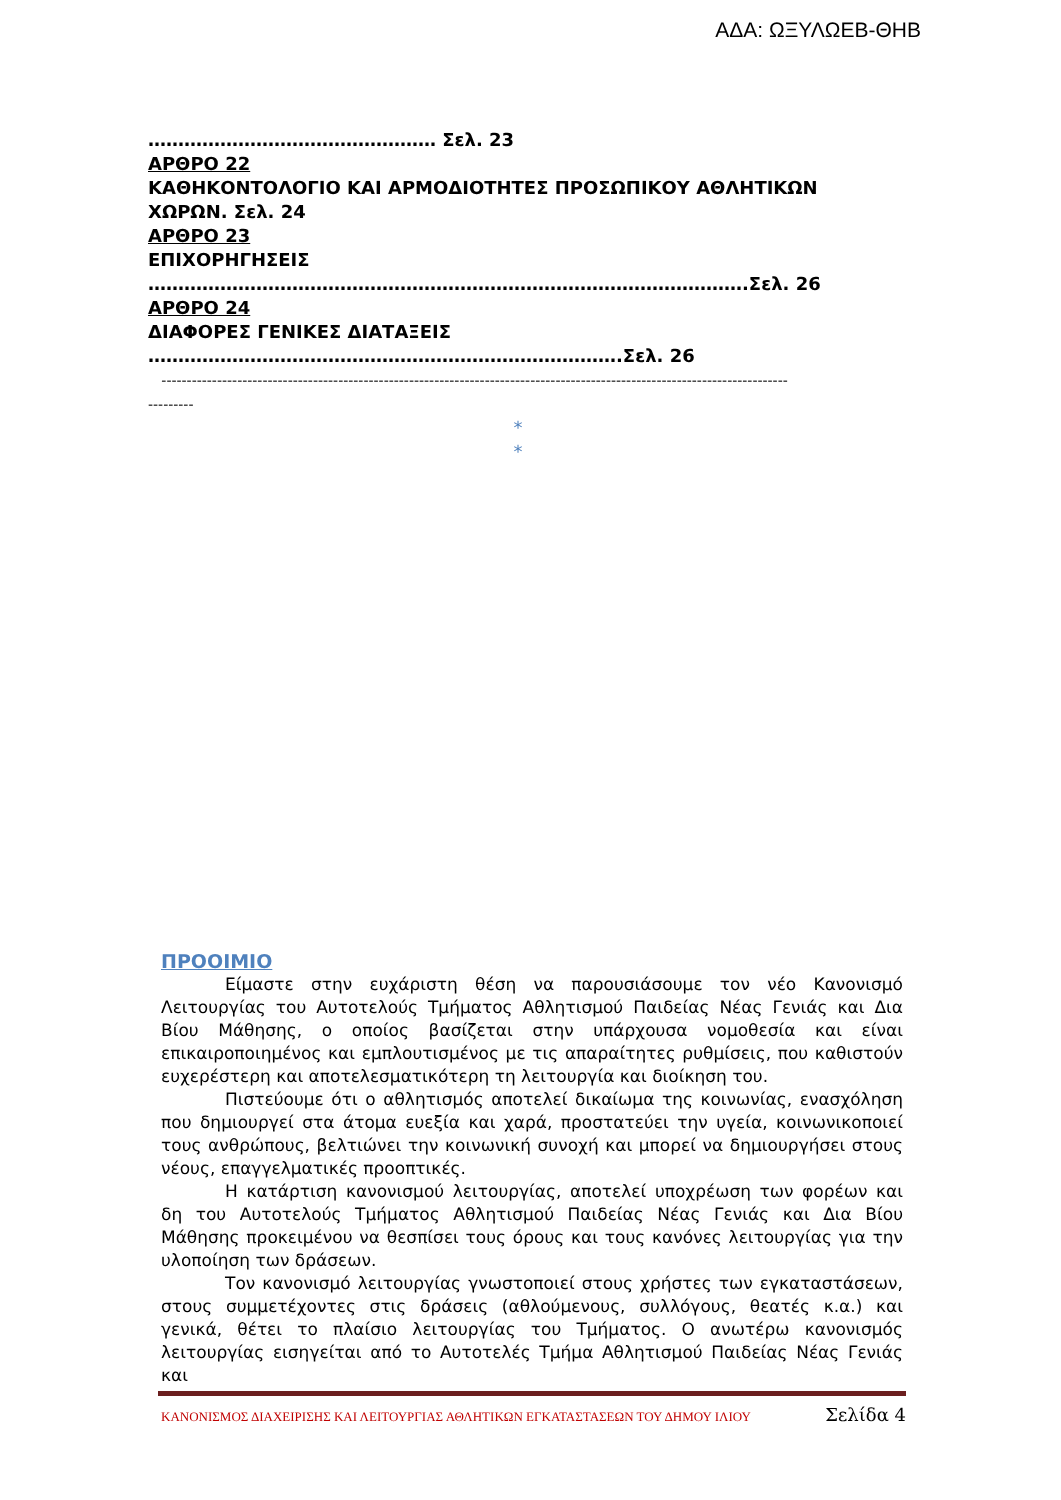ΑΔΑ: ΩΞΥΛΩΕΒ-ΘΗΒ
………………………………………… Σελ. 23
ΑΡΘΡΟ 22
ΚΑΘΗΚΟΝΤΟΛΟΓΙΟ ΚΑΙ ΑΡΜΟΔΙΟΤΗΤΕΣ ΠΡΟΣΩΠΙΚΟΥ ΑΘΛΗΤΙΚΩΝ ΧΩΡΩΝ. Σελ. 24
ΑΡΘΡΟ 23
ΕΠΙΧΟΡΗΓΗΣΕΙΣ
……………………………………………………………………………………….Σελ. 26
ΑΡΘΡΟ 24
ΔΙΑΦΟΡΕΣ ΓΕΝΙΚΕΣ ΔΙΑΤΑΞΕΙΣ
…………………………………………………………………….Σελ. 26
----------------------------------------------------------------------------------------------------------------------------
---------
*
*
ΠΡΟΟΙΜΙΟ
Είμαστε στην ευχάριστη θέση να παρουσιάσουμε τον νέο Κανονισμό Λειτουργίας του Αυτοτελούς Τμήματος Αθλητισμού Παιδείας Νέας Γενιάς και Δια Βίου Μάθησης, ο οποίος βασίζεται στην υπάρχουσα νομοθεσία και είναι επικαιροποιημένος και εμπλουτισμένος με τις απαραίτητες ρυθμίσεις, που καθιστούν ευχερέστερη και αποτελεσματικότερη τη λειτουργία και διοίκηση του.
Πιστεύουμε ότι ο αθλητισμός αποτελεί δικαίωμα της κοινωνίας, ενασχόληση που δημιουργεί στα άτομα ευεξία και χαρά, προστατεύει την υγεία, κοινωνικοποιεί τους ανθρώπους, βελτιώνει την κοινωνική συνοχή και μπορεί να δημιουργήσει στους νέους, επαγγελματικές προοπτικές.
Η κατάρτιση κανονισμού λειτουργίας, αποτελεί υποχρέωση των φορέων και δη του Αυτοτελούς Τμήματος Αθλητισμού Παιδείας Νέας Γενιάς και Δια Βίου Μάθησης προκειμένου να θεσπίσει τους όρους και τους κανόνες λειτουργίας για την υλοποίηση των δράσεων.
Τον κανονισμό λειτουργίας γνωστοποιεί στους χρήστες των εγκαταστάσεων, στους συμμετέχοντες στις δράσεις (αθλούμενους, συλλόγους, θεατές κ.α.) και γενικά, θέτει το πλαίσιο λειτουργίας του Τμήματος. Ο ανωτέρω κανονισμός λειτουργίας εισηγείται από το Αυτοτελές Τμήμα Αθλητισμού Παιδείας Νέας Γενιάς και
ΚΑΝΟΝΙΣΜΟΣ ΔΙΑΧΕΙΡΙΣΗΣ ΚΑΙ ΛΕΙΤΟΥΡΓΙΑΣ ΑΘΛΗΤΙΚΩΝ ΕΓΚΑΤΑΣΤΑΣΕΩΝ ΤΟΥ ΔΗΜΟΥ ΙΛΙΟΥ Σελίδα 4